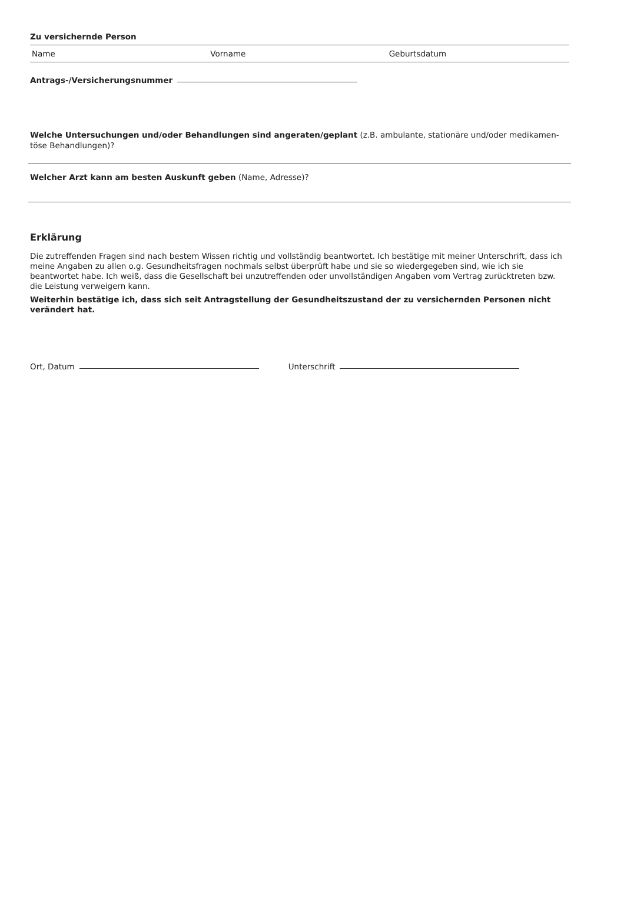Zu versichernde Person
Name Vorname Geburtsdatum
Antrags-/Versicherungsnummer
Welche Untersuchungen und/oder Behandlungen sind angeraten/geplant (z.B. ambulante, stationäre und/oder medikamen-
töse Behandlungen)?
Welcher Arzt kann am besten Auskunft geben (Name, Adresse)?
Erklärung
Die zutreffenden Fragen sind nach bestem Wissen richtig und vollständig beantwortet. Ich bestätige mit meiner Unterschrift, dass ich meine Angaben zu allen o.g. Gesundheitsfragen nochmals selbst überprüft habe und sie so wiedergegeben sind, wie ich sie beantwortet habe. Ich weiß, dass die Gesellschaft bei unzutreffenden oder unvollständigen Angaben vom Vertrag zurücktreten bzw. die Leistung verweigern kann.
Weiterhin bestätige ich, dass sich seit Antragstellung der Gesundheitszustand der zu versichernden Personen nicht verändert hat.
Ort, Datum Unterschrift